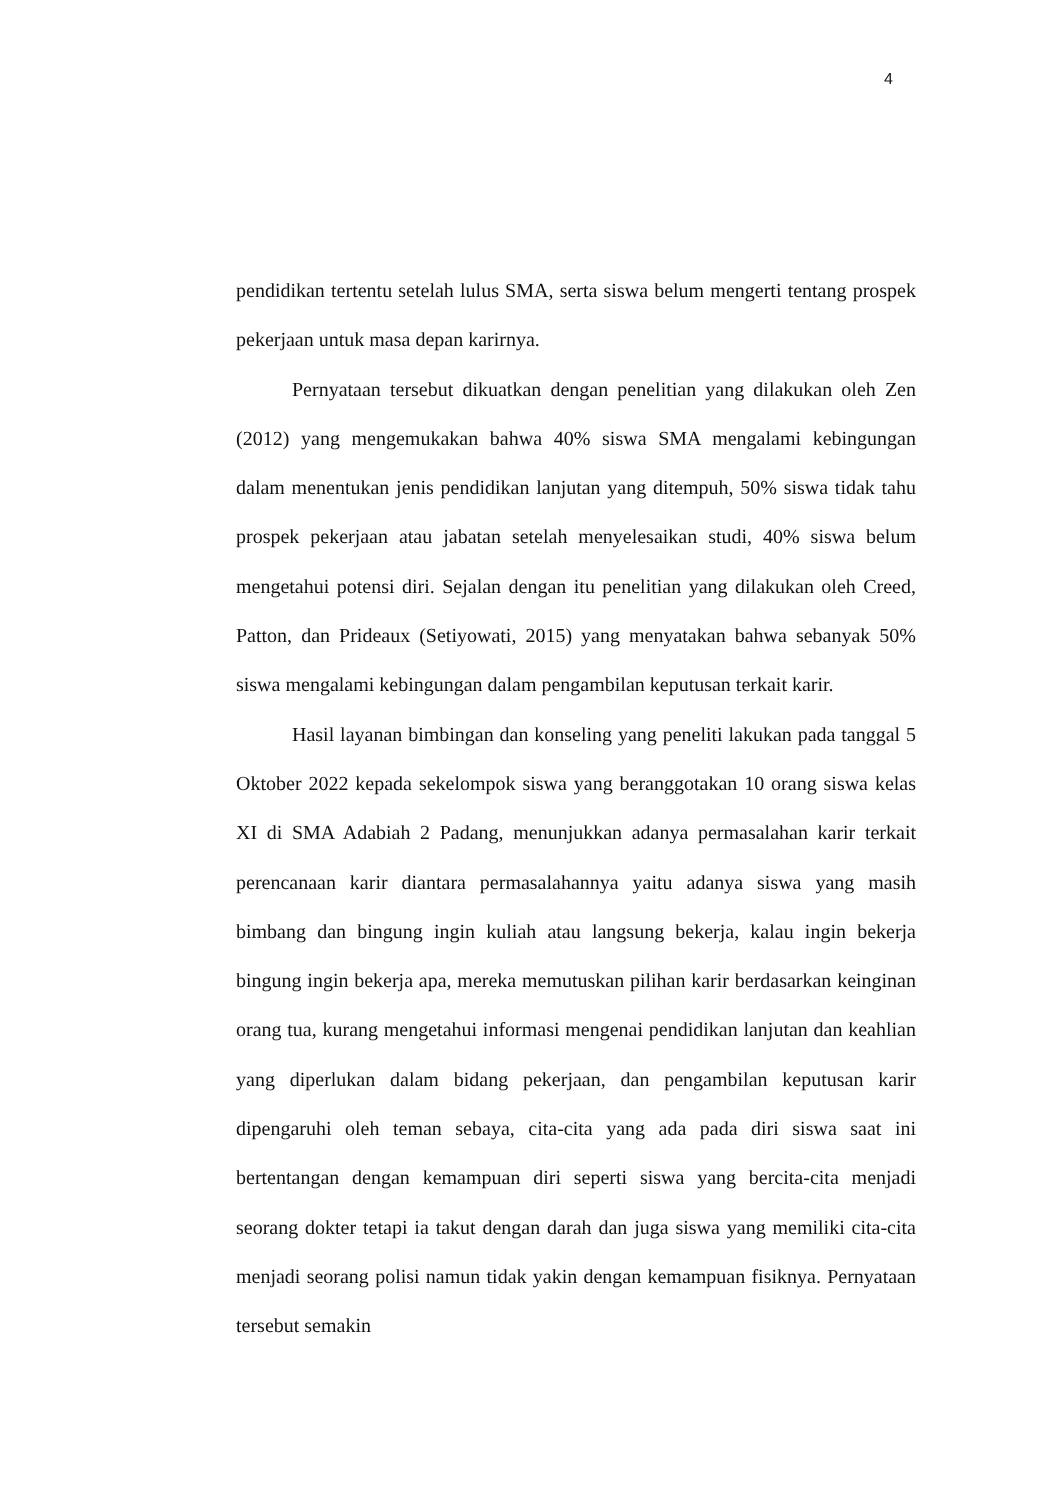4
pendidikan tertentu setelah lulus SMA, serta siswa belum mengerti tentang prospek pekerjaan untuk masa depan karirnya.
Pernyataan tersebut dikuatkan dengan penelitian yang dilakukan oleh Zen (2012) yang mengemukakan bahwa 40% siswa SMA mengalami kebingungan dalam menentukan jenis pendidikan lanjutan yang ditempuh, 50% siswa tidak tahu prospek pekerjaan atau jabatan setelah menyelesaikan studi, 40% siswa belum mengetahui potensi diri. Sejalan dengan itu penelitian yang dilakukan oleh Creed, Patton, dan Prideaux (Setiyowati, 2015) yang menyatakan bahwa sebanyak 50% siswa mengalami kebingungan dalam pengambilan keputusan terkait karir.
Hasil layanan bimbingan dan konseling yang peneliti lakukan pada tanggal 5 Oktober 2022 kepada sekelompok siswa yang beranggotakan 10 orang siswa kelas XI di SMA Adabiah 2 Padang, menunjukkan adanya permasalahan karir terkait perencanaan karir diantara permasalahannya yaitu adanya siswa yang masih bimbang dan bingung ingin kuliah atau langsung bekerja, kalau ingin bekerja bingung ingin bekerja apa, mereka memutuskan pilihan karir berdasarkan keinginan orang tua, kurang mengetahui informasi mengenai pendidikan lanjutan dan keahlian yang diperlukan dalam bidang pekerjaan, dan pengambilan keputusan karir dipengaruhi oleh teman sebaya, cita-cita yang ada pada diri siswa saat ini bertentangan dengan kemampuan diri seperti siswa yang bercita-cita menjadi seorang dokter tetapi ia takut dengan darah dan juga siswa yang memiliki cita-cita menjadi seorang polisi namun tidak yakin dengan kemampuan fisiknya. Pernyataan tersebut semakin